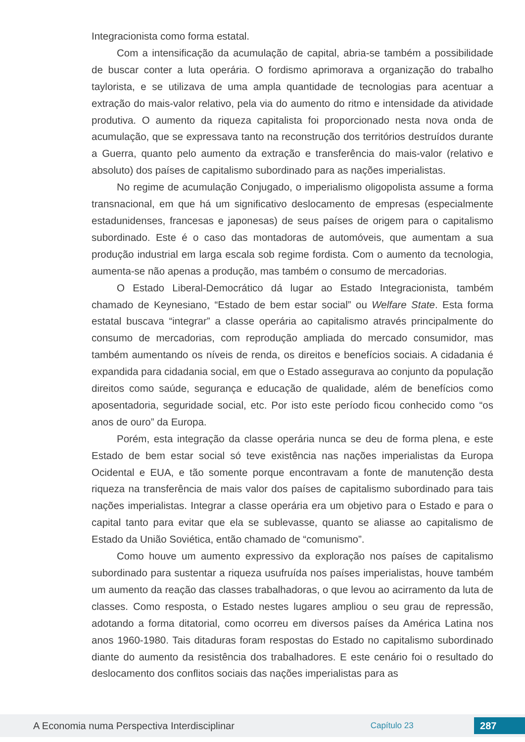Integracionista como forma estatal.
Com a intensificação da acumulação de capital, abria-se também a possibilidade de buscar conter a luta operária. O fordismo aprimorava a organização do trabalho taylorista, e se utilizava de uma ampla quantidade de tecnologias para acentuar a extração do mais-valor relativo, pela via do aumento do ritmo e intensidade da atividade produtiva. O aumento da riqueza capitalista foi proporcionado nesta nova onda de acumulação, que se expressava tanto na reconstrução dos territórios destruídos durante a Guerra, quanto pelo aumento da extração e transferência do mais-valor (relativo e absoluto) dos países de capitalismo subordinado para as nações imperialistas.
No regime de acumulação Conjugado, o imperialismo oligopolista assume a forma transnacional, em que há um significativo deslocamento de empresas (especialmente estadunidenses, francesas e japonesas) de seus países de origem para o capitalismo subordinado. Este é o caso das montadoras de automóveis, que aumentam a sua produção industrial em larga escala sob regime fordista. Com o aumento da tecnologia, aumenta-se não apenas a produção, mas também o consumo de mercadorias.
O Estado Liberal-Democrático dá lugar ao Estado Integracionista, também chamado de Keynesiano, “Estado de bem estar social” ou Welfare State. Esta forma estatal buscava “integrar” a classe operária ao capitalismo através principalmente do consumo de mercadorias, com reprodução ampliada do mercado consumidor, mas também aumentando os níveis de renda, os direitos e benefícios sociais. A cidadania é expandida para cidadania social, em que o Estado assegurava ao conjunto da população direitos como saúde, segurança e educação de qualidade, além de benefícios como aposentadoria, seguridade social, etc. Por isto este período ficou conhecido como “os anos de ouro” da Europa.
Porém, esta integração da classe operária nunca se deu de forma plena, e este Estado de bem estar social só teve existência nas nações imperialistas da Europa Ocidental e EUA, e tão somente porque encontravam a fonte de manutenção desta riqueza na transferência de mais valor dos países de capitalismo subordinado para tais nações imperialistas. Integrar a classe operária era um objetivo para o Estado e para o capital tanto para evitar que ela se sublevasse, quanto se aliasse ao capitalismo de Estado da União Soviética, então chamado de “comunismo”.
Como houve um aumento expressivo da exploração nos países de capitalismo subordinado para sustentar a riqueza usufruída nos países imperialistas, houve também um aumento da reação das classes trabalhadoras, o que levou ao acirramento da luta de classes. Como resposta, o Estado nestes lugares ampliou o seu grau de repressão, adotando a forma ditatorial, como ocorreu em diversos países da América Latina nos anos 1960-1980. Tais ditaduras foram respostas do Estado no capitalismo subordinado diante do aumento da resistência dos trabalhadores. E este cenário foi o resultado do deslocamento dos conflitos sociais das nações imperialistas para as
A Economia numa Perspectiva Interdisciplinar Capítulo 23 287